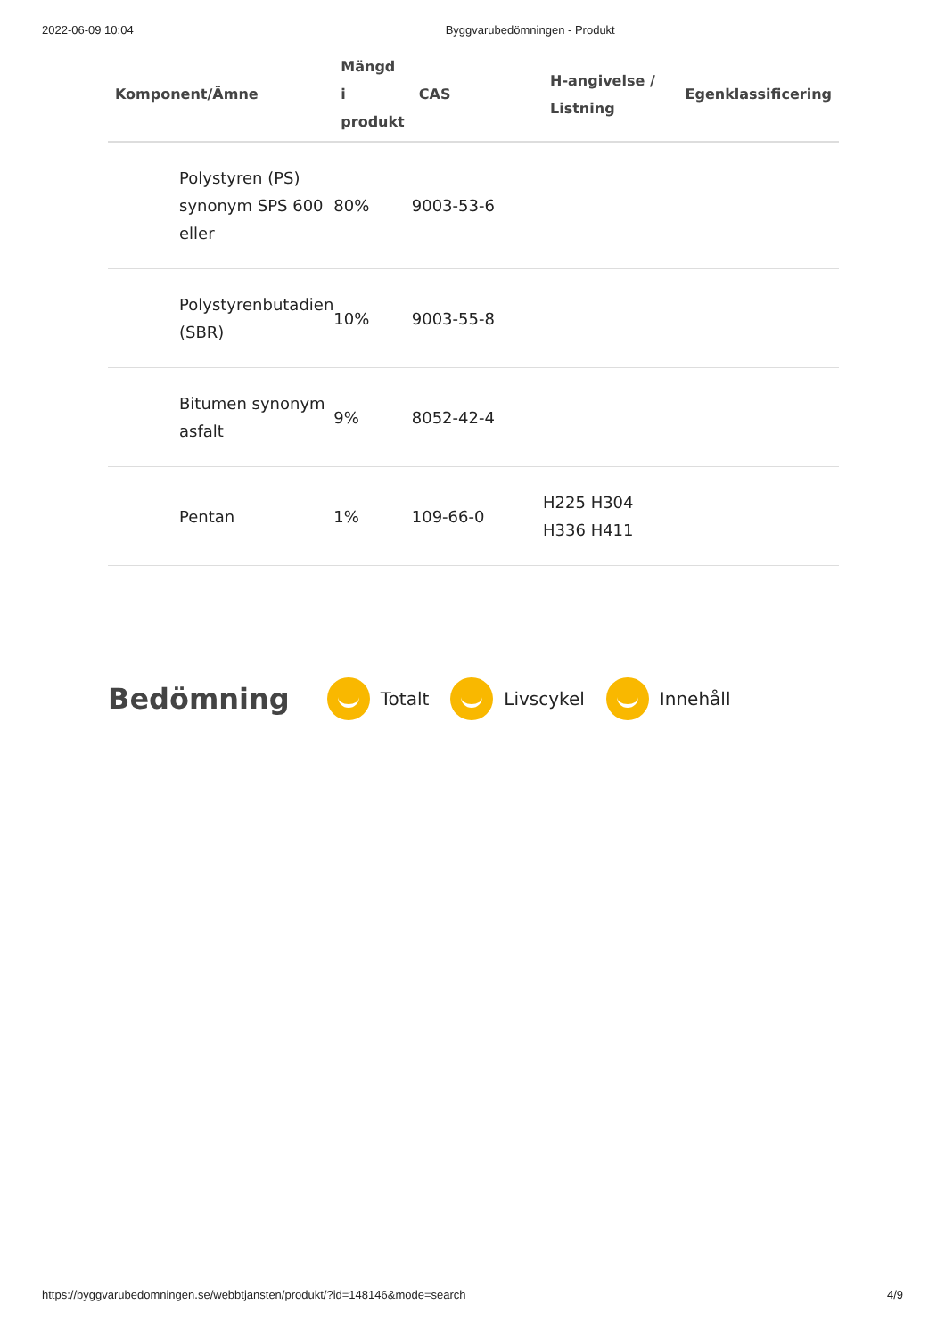2022-06-09 10:04 Byggvarubedömningen - Produkt
| Komponent/Ämne | Mängd i produkt | CAS | H-angivelse / Listning | Egenklassificering |
| --- | --- | --- | --- | --- |
| Polystyren (PS) synonym SPS 600 eller | 80% | 9003-53-6 | | |
| Polystyrenbutadien (SBR) | 10% | 9003-55-8 | | |
| Bitumen synonym asfalt | 9% | 8052-42-4 | | |
| Pentan | 1% | 109-66-0 | H225 H304 H336 H411 | |
Bedömning
Totalt Livscykel Innehåll
https://byggvarubedomningen.se/webbtjansten/produkt/?id=148146&mode=search 4/9